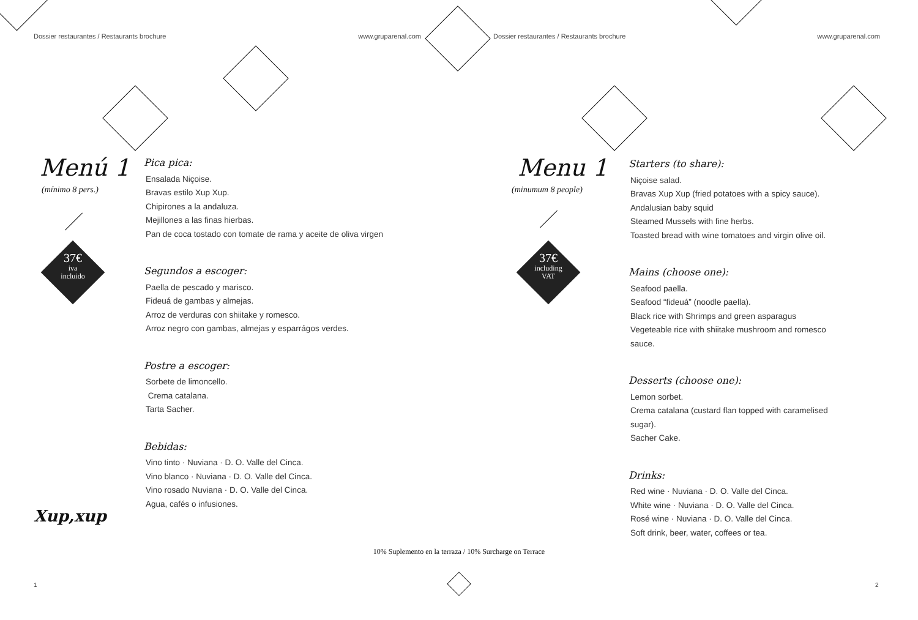Dossier restaurantes / Restaurants brochure www.gruparenal.com
Menú 1
(mínimo 8 pers.)
37€
iva
incluido
Pica pica:
Ensalada Niçoise.
Bravas estilo Xup Xup.
Chipirones a la andaluza.
Mejillones a las finas hierbas.
Pan de coca tostado con tomate de rama y aceite de oliva virgen
Segundos a escoger:
Paella de pescado y marisco.
Fideuá de gambas y almejas.
Arroz de verduras con shiitake y romesco.
Arroz negro con gambas, almejas y esparrágos verdes.
Postre a escoger:
Sorbete de limoncello.
Crema catalana.
Tarta Sacher.
Bebidas:
Vino tinto · Nuviana · D. O. Valle del Cinca.
Vino blanco · Nuviana · D. O. Valle del Cinca.
Vino rosado Nuviana · D. O. Valle del Cinca.
Agua, cafés o infusiones.
Xup,xup
1
Dossier restaurantes / Restaurants brochure www.gruparenal.com
Menu 1
(minumum 8 people)
37€
including
VAT
Starters (to share):
Niçoise salad.
Bravas Xup Xup (fried potatoes with a spicy sauce).
Andalusian baby squid
Steamed Mussels with fine herbs.
Toasted bread with wine tomatoes and virgin olive oil.
Mains (choose one):
Seafood paella.
Seafood “fideuá” (noodle paella).
Black rice with Shrimps and green asparagus
Vegeteable rice with shiitake mushroom and romesco
sauce.
Desserts (choose one):
Lemon sorbet.
Crema catalana (custard flan topped with caramelised
sugar).
Sacher Cake.
Drinks:
Red wine · Nuviana · D. O. Valle del Cinca.
White wine · Nuviana · D. O. Valle del Cinca.
Rosé wine · Nuviana · D. O. Valle del Cinca.
Soft drink, beer, water, coffees or tea.
2
10% Suplemento en la terraza / 10% Surcharge on Terrace